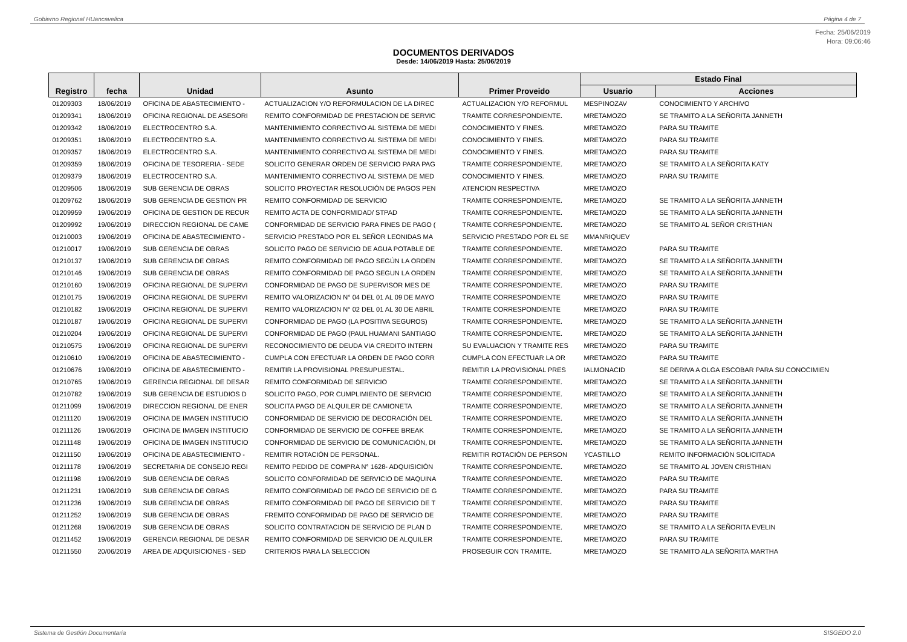Gobierno Regional HUancavelica Página 4 de 7
Fecha: 25/06/2019
Hora: 09:06:46
DOCUMENTOS DERIVADOS
Desde: 14/06/2019 Hasta: 25/06/2019
| Registro | fecha | Unidad | Asunto | Primer Proveido | Estado Final | |
| --- | --- | --- | --- | --- | --- | --- |
| | | | | | Usuario | Acciones |
| 01209303 | 18/06/2019 | OFICINA DE ABASTECIMIENTO - | ACTUALIZACION Y/O REFORMULACION DE LA DIREC | ACTUALIZACION Y/O REFORMUL | MESPINOZAV | CONOCIMIENTO Y ARCHIVO |
| 01209341 | 18/06/2019 | OFICINA REGIONAL DE ASESORI | REMITO CONFORMIDAD DE PRESTACION DE SERVIC | TRAMITE CORRESPONDIENTE. | MRETAMOZO | SE TRAMITO A LA SEÑORITA JANNETH |
| 01209342 | 18/06/2019 | ELECTROCENTRO S.A. | MANTENIMIENTO CORRECTIVO AL SISTEMA DE MEDI | CONOCIMIENTO Y FINES. | MRETAMOZO | PARA SU TRAMITE |
| 01209351 | 18/06/2019 | ELECTROCENTRO S.A. | MANTENIMIENTO CORRECTIVO AL SISTEMA DE MEDI | CONOCIMIENTO Y FINES. | MRETAMOZO | PARA SU TRAMITE |
| 01209357 | 18/06/2019 | ELECTROCENTRO S.A. | MANTENIMIENTO CORRECTIVO AL SISTEMA DE MEDI | CONOCIMIENTO Y FINES. | MRETAMOZO | PARA SU TRAMITE |
| 01209359 | 18/06/2019 | OFICINA DE TESORERIA - SEDE | SOLICITO GENERAR ORDEN DE SERVICIO PARA PAG | TRAMITE CORRESPONDIENTE. | MRETAMOZO | SE TRAMITO A LA SEÑORITA KATY |
| 01209379 | 18/06/2019 | ELECTROCENTRO S.A. | MANTENIMIENTO CORRECTIVO AL SISTEMA DE MED | CONOCIMIENTO Y FINES. | MRETAMOZO | PARA SU TRAMITE |
| 01209506 | 18/06/2019 | SUB GERENCIA DE OBRAS | SOLICITO PROYECTAR RESOLUCIÓN DE PAGOS PEN | ATENCION RESPECTIVA | MRETAMOZO | |
| 01209762 | 18/06/2019 | SUB GERENCIA DE GESTION PR | REMITO CONFORMIDAD DE SERVICIO | TRAMITE CORRESPONDIENTE. | MRETAMOZO | SE TRAMITO A LA SEÑORITA JANNETH |
| 01209959 | 19/06/2019 | OFICINA DE GESTION DE RECUR | REMITO ACTA DE CONFORMIDAD/ STPAD | TRAMITE CORRESPONDIENTE. | MRETAMOZO | SE TRAMITO A LA SEÑORITA JANNETH |
| 01209992 | 19/06/2019 | DIRECCION REGIONAL DE CAME | CONFORMIDAD DE SERVICIO PARA FINES DE PAGO ( | TRAMITE CORRESPONDIENTE. | MRETAMOZO | SE TRAMITO AL SEÑOR CRISTHIAN |
| 01210003 | 19/06/2019 | OFICINA DE ABASTECIMIENTO - | SERVICIO PRESTADO POR EL SEÑOR LEONIDAS MA | SERVICIO PRESTADO POR EL SE | MMANRIQUEV | |
| 01210017 | 19/06/2019 | SUB GERENCIA DE OBRAS | SOLICITO PAGO DE SERVICIO DE AGUA POTABLE DE | TRAMITE CORRESPONDIENTE. | MRETAMOZO | PARA SU TRAMITE |
| 01210137 | 19/06/2019 | SUB GERENCIA DE OBRAS | REMITO CONFORMIDAD DE PAGO SEGÚN LA ORDEN | TRAMITE CORRESPONDIENTE. | MRETAMOZO | SE TRAMITO A LA SEÑORITA JANNETH |
| 01210146 | 19/06/2019 | SUB GERENCIA DE OBRAS | REMITO CONFORMIDAD DE PAGO SEGUN LA ORDEN | TRAMITE CORRESPONDIENTE. | MRETAMOZO | SE TRAMITO A LA SEÑORITA JANNETH |
| 01210160 | 19/06/2019 | OFICINA REGIONAL DE SUPERVI | CONFORMIDAD DE PAGO DE SUPERVISOR MES DE | TRAMITE CORRESPONDIENTE. | MRETAMOZO | PARA SU TRAMITE |
| 01210175 | 19/06/2019 | OFICINA REGIONAL DE SUPERVI | REMITO VALORIZACION N° 04 DEL 01 AL 09 DE MAYO | TRAMITE CORRESPONDIENTE | MRETAMOZO | PARA SU TRAMITE |
| 01210182 | 19/06/2019 | OFICINA REGIONAL DE SUPERVI | REMITO VALORIZACION N° 02 DEL 01 AL 30 DE ABRIL | TRAMITE CORRESPONDIENTE | MRETAMOZO | PARA SU TRAMITE |
| 01210187 | 19/06/2019 | OFICINA REGIONAL DE SUPERVI | CONFORMIDAD DE PAGO (LA POSITIVA SEGUROS) | TRAMITE CORRESPONDIENTE. | MRETAMOZO | SE TRAMITO A LA SEÑORITA JANNETH |
| 01210204 | 19/06/2019 | OFICINA REGIONAL DE SUPERVI | CONFORMIDAD DE PAGO (PAUL HUAMANI SANTIAGO | TRAMITE CORRESPONDIENTE. | MRETAMOZO | SE TRAMITO A LA SEÑORITA JANNETH |
| 01210575 | 19/06/2019 | OFICINA REGIONAL DE SUPERVI | RECONOCIMIENTO DE DEUDA VIA CREDITO INTERN | SU EVALUACION Y TRAMITE RES | MRETAMOZO | PARA SU TRAMITE |
| 01210610 | 19/06/2019 | OFICINA DE ABASTECIMIENTO - | CUMPLA CON EFECTUAR LA ORDEN DE PAGO CORR | CUMPLA CON EFECTUAR LA OR | MRETAMOZO | PARA SU TRAMITE |
| 01210676 | 19/06/2019 | OFICINA DE ABASTECIMIENTO - | REMITIR LA PROVISIONAL PRESUPUESTAL. | REMITIR LA PROVISIONAL PRES | IALMONACID | SE DERIVA A OLGA ESCOBAR PARA SU CONOCIMIEN |
| 01210765 | 19/06/2019 | GERENCIA REGIONAL DE DESAR | REMITO CONFORMIDAD DE SERVICIO | TRAMITE CORRESPONDIENTE. | MRETAMOZO | SE TRAMITO A LA SEÑORITA JANNETH |
| 01210782 | 19/06/2019 | SUB GERENCIA DE ESTUDIOS D | SOLICITO PAGO, POR CUMPLIMIENTO DE SERVICIO | TRAMITE CORRESPONDIENTE. | MRETAMOZO | SE TRAMITO A LA SEÑORITA JANNETH |
| 01211099 | 19/06/2019 | DIRECCION REGIONAL DE ENER | SOLICITA PAGO DE ALQUILER DE CAMIONETA | TRAMITE CORRESPONDIENTE. | MRETAMOZO | SE TRAMITO A LA SEÑORITA JANNETH |
| 01211120 | 19/06/2019 | OFICINA DE IMAGEN INSTITUCIO | CONFORMIDAD DE SERVICIO DE DECORACIÓN DEL | TRAMITE CORRESPONDIENTE. | MRETAMOZO | SE TRAMITO A LA SEÑORITA JANNETH |
| 01211126 | 19/06/2019 | OFICINA DE IMAGEN INSTITUCIO | CONFORMIDAD DE SERVICIO DE COFFEE BREAK | TRAMITE CORRESPONDIENTE. | MRETAMOZO | SE TRAMITO A LA SEÑORITA JANNETH |
| 01211148 | 19/06/2019 | OFICINA DE IMAGEN INSTITUCIO | CONFORMIDAD DE SERVICIO DE COMUNICACIÓN, DI | TRAMITE CORRESPONDIENTE. | MRETAMOZO | SE TRAMITO A LA SEÑORITA JANNETH |
| 01211150 | 19/06/2019 | OFICINA DE ABASTECIMIENTO - | REMITIR ROTACIÓN DE PERSONAL. | REMITIR ROTACIÓN DE PERSON | YCASTILLO | REMITO INFORMACIÓN SOLICITADA |
| 01211178 | 19/06/2019 | SECRETARIA DE CONSEJO REGI | REMITO PEDIDO DE COMPRA N° 1628- ADQUISICIÓN | TRAMITE CORRESPONDIENTE. | MRETAMOZO | SE TRAMITO AL JOVEN CRISTHIAN |
| 01211198 | 19/06/2019 | SUB GERENCIA DE OBRAS | SOLICITO CONFORMIDAD DE SERVICIO DE MAQUINA | TRAMITE CORRESPONDIENTE. | MRETAMOZO | PARA SU TRAMITE |
| 01211231 | 19/06/2019 | SUB GERENCIA DE OBRAS | REMITO CONFORMIDAD DE PAGO DE SERVICIO DE G | TRAMITE CORRESPONDIENTE. | MRETAMOZO | PARA SU TRAMITE |
| 01211236 | 19/06/2019 | SUB GERENCIA DE OBRAS | REMITO CONFORMIDAD DE PAGO DE SERVICIO DE T | TRAMITE CORRESPONDIENTE. | MRETAMOZO | PARA SU TRAMITE |
| 01211252 | 19/06/2019 | SUB GERENCIA DE OBRAS | FREMITO CONFORMIDAD DE PAGO DE SERVICIO DE | TRAMITE CORRESPONDIENTE. | MRETAMOZO | PARA SU TRAMITE |
| 01211268 | 19/06/2019 | SUB GERENCIA DE OBRAS | SOLICITO CONTRATACION DE SERVICIO DE PLAN D | TRAMITE CORRESPONDIENTE. | MRETAMOZO | SE TRAMITO A LA SEÑORITA EVELIN |
| 01211452 | 19/06/2019 | GERENCIA REGIONAL DE DESAR | REMITO CONFORMIDAD DE SERVICIO DE ALQUILER | TRAMITE CORRESPONDIENTE. | MRETAMOZO | PARA SU TRAMITE |
| 01211550 | 20/06/2019 | AREA DE ADQUISICIONES - SED | CRITERIOS PARA LA SELECCION | PROSEGUIR CON TRAMITE. | MRETAMOZO | SE TRAMITO ALA SEÑORITA MARTHA |
Sistema de Gestión Documentaria SISGEDO 2.0